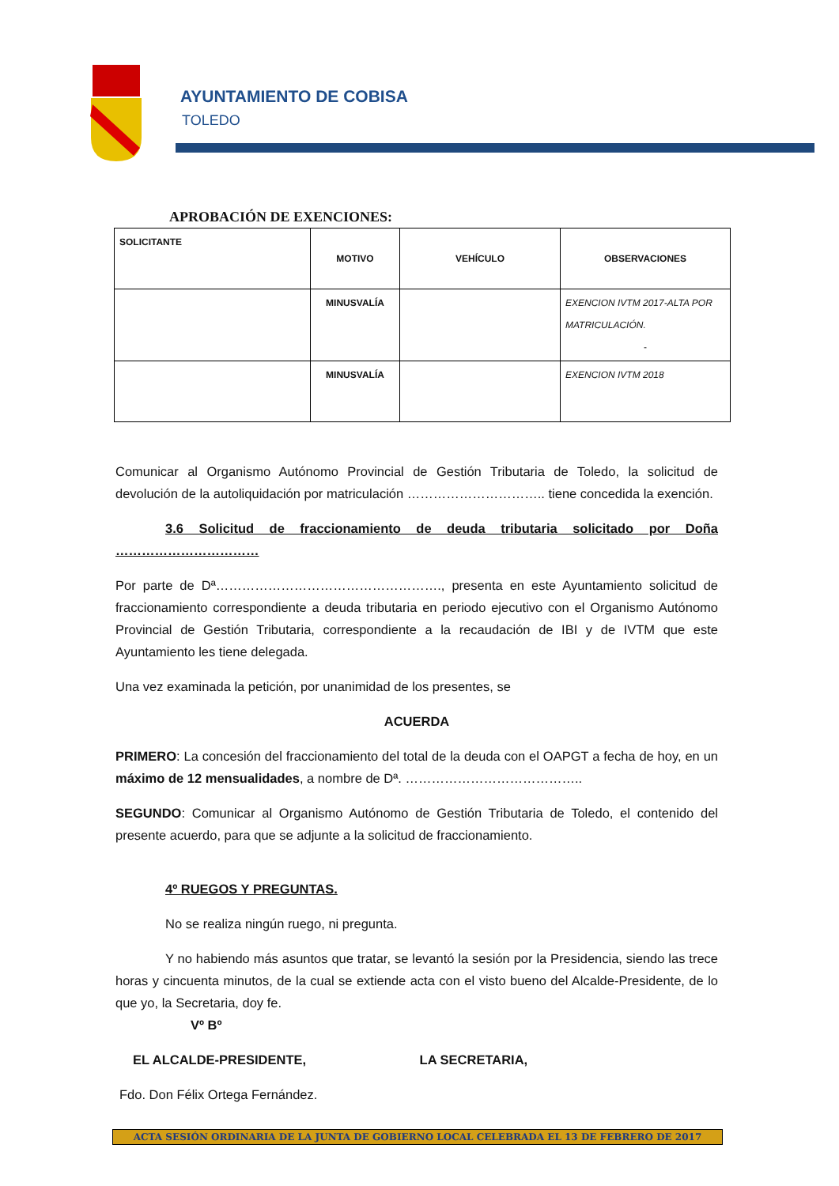AYUNTAMIENTO DE COBISA
TOLEDO
APROBACIÓN DE EXENCIONES:
| SOLICITANTE | MOTIVO | VEHÍCULO | OBSERVACIONES |
| | MINUSVALÍA | | EXENCION IVTM 2017-ALTA POR MATRICULACIÓN. - |
| | MINUSVALÍA | | EXENCION IVTM 2018 |
Comunicar al Organismo Autónomo Provincial de Gestión Tributaria de Toledo, la solicitud de devolución de la autoliquidación por matriculación ………………………….. tiene concedida la exención.
3.6 Solicitud de fraccionamiento de deuda tributaria solicitado por Doña ……………………………
Por parte de Dª……………………………………………., presenta en este Ayuntamiento solicitud de fraccionamiento correspondiente a deuda tributaria en periodo ejecutivo con el Organismo Autónomo Provincial de Gestión Tributaria, correspondiente a la recaudación de IBI y de IVTM que este Ayuntamiento les tiene delegada.
Una vez examinada la petición, por unanimidad de los presentes, se
ACUERDA
PRIMERO: La concesión del fraccionamiento del total de la deuda con el OAPGT a fecha de hoy, en un máximo de 12 mensualidades, a nombre de Dª. …………………………………..
SEGUNDO: Comunicar al Organismo Autónomo de Gestión Tributaria de Toledo, el contenido del presente acuerdo, para que se adjunte a la solicitud de fraccionamiento.
4º RUEGOS Y PREGUNTAS.
No se realiza ningún ruego, ni pregunta.
Y no habiendo más asuntos que tratar, se levantó la sesión por la Presidencia, siendo las trece horas y cincuenta minutos, de la cual se extiende acta con el visto bueno del Alcalde-Presidente, de lo que yo, la Secretaria, doy fe.
Vº Bº
EL ALCALDE-PRESIDENTE, LA SECRETARIA,
Fdo. Don Félix Ortega Fernández.
ACTA SESIÓN ORDINARIA DE LA JUNTA DE GOBIERNO LOCAL CELEBRADA EL 13 DE FEBRERO DE 2017